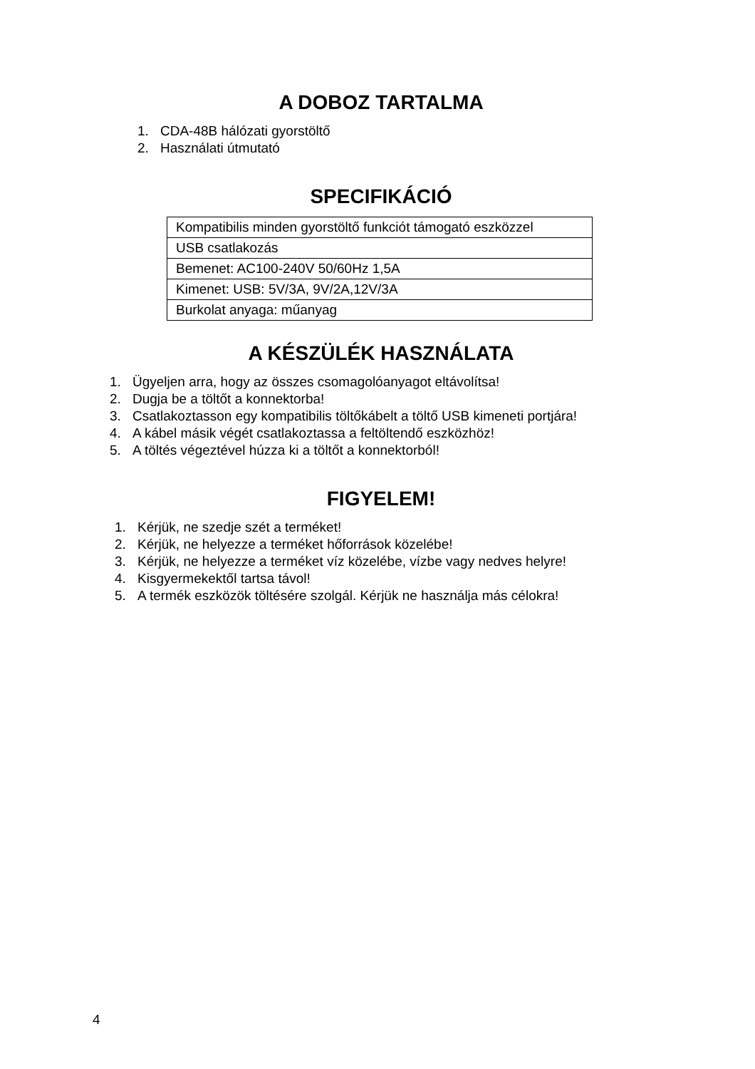A DOBOZ TARTALMA
1. CDA-48B hálózati gyorstöltő
2. Használati útmutató
SPECIFIKÁCIÓ
| Kompatibilis minden gyorstöltő funkciót támogató eszközzel |
| USB csatlakozás |
| Bemenet: AC100-240V 50/60Hz 1,5A |
| Kimenet: USB: 5V/3A, 9V/2A,12V/3A |
| Burkolat anyaga: műanyag |
A KÉSZÜLÉK HASZNÁLATA
1. Ügyeljen arra, hogy az összes csomagolóanyagot eltávolítsa!
2. Dugja be a töltőt a konnektorba!
3. Csatlakoztasson egy kompatibilis töltőkábelt a töltő USB kimeneti portjára!
4. A kábel másik végét csatlakoztassa a feltöltendő eszközhöz!
5. A töltés végeztével húzza ki a töltőt a konnektorból!
FIGYELEM!
1. Kérjük, ne szedje szét a terméket!
2. Kérjük, ne helyezze a terméket hőforrások közelébe!
3. Kérjük, ne helyezze a terméket víz közelébe, vízbe vagy nedves helyre!
4. Kisgyermekektől tartsa távol!
5. A termék eszközök töltésére szolgál. Kérjük ne használja más célokra!
4